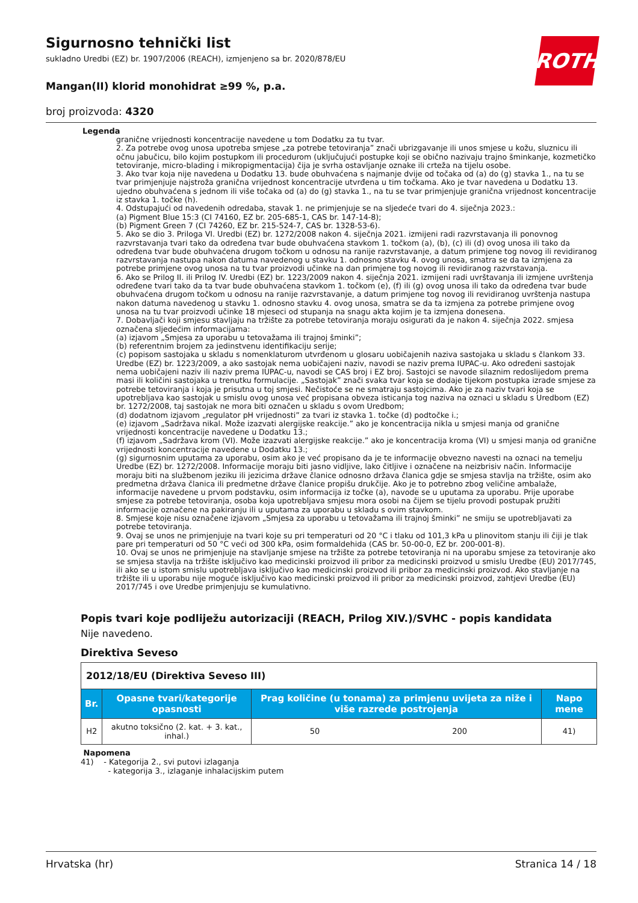Sigurnosno tehnički list
sukladno Uredbi (EZ) br. 1907/2006 (REACH), izmjenjeno sa br. 2020/878/EU
Mangan(II) klorid monohidrat ≥99 %, p.a.
broj proizvoda: 4320
ROTH
Legenda
granične vrijednosti koncentracije navedene u tom Dodatku za tu tvar.
2. Za potrebe ovog unosa upotreba smjese „za potrebe tetoviranja” znači ubrizgavanje ili unos smjese u kožu, sluznicu ili očnu jabučicu, bilo kojim postupkom ili procedurom (uključujući postupke koji se obično nazivaju trajno šminkanje, kozmetičko tetoviranje, micro-blading i mikropigmentacija) čija je svrha ostavljanje oznake ili crteža na tijelu osobe.
3. Ako tvar koja nije navedena u Dodatku 13. bude obuhvaćena s najmanje dvije od točaka od (a) do (g) stavka 1., na tu se tvar primjenjuje najstroža granična vrijednost koncentracije utvrđena u tim točkama. Ako je tvar navedena u Dodatku 13. ujedno obuhvaćena s jednom ili više točaka od (a) do (g) stavka 1., na tu se tvar primjenjuje granična vrijednost koncentracije iz stavka 1. točke (h).
4. Odstupajući od navedenih odredaba, stavak 1. ne primjenjuje se na sljedeće tvari do 4. siječnja 2023.:
(a) Pigment Blue 15:3 (CI 74160, EZ br. 205-685-1, CAS br. 147-14-8);
(b) Pigment Green 7 (CI 74260, EZ br. 215-524-7, CAS br. 1328-53-6).
5. Ako se dio 3. Priloga VI. Uredbi (EZ) br. 1272/2008 nakon 4. siječnja 2021. izmijeni radi razvrstavanja ili ponovnog razvrstavanja tvari tako da određena tvar bude obuhvaćena stavkom 1. točkom (a), (b), (c) ili (d) ovog unosa ili tako da određena tvar bude obuhvaćena drugom točkom u odnosu na ranije razvrstavanje, a datum primjene tog novog ili revidiranog razvrstavanja nastupa nakon datuma navedenog u stavku 1. odnosno stavku 4. ovog unosa, smatra se da ta izmjena za potrebe primjene ovog unosa na tu tvar proizvodi učinke na dan primjene tog novog ili revidiranog razvrstavanja.
6. Ako se Prilog II. ili Prilog IV. Uredbi (EZ) br. 1223/2009 nakon 4. siječnja 2021. izmijeni radi uvrštavanja ili izmjene uvrštenja određene tvari tako da ta tvar bude obuhvaćena stavkom 1. točkom (e), (f) ili (g) ovog unosa ili tako da određena tvar bude obuhvaćena drugom točkom u odnosu na ranije razvrstavanje, a datum primjene tog novog ili revidiranog uvrštenja nastupa nakon datuma navedenog u stavku 1. odnosno stavku 4. ovog unosa, smatra se da ta izmjena za potrebe primjene ovog unosa na tu tvar proizvodi učinke 18 mjeseci od stupanja na snagu akta kojim je ta izmjena donesena.
7. Dobavljači koji smjesu stavljaju na tržište za potrebe tetoviranja moraju osigurati da je nakon 4. siječnja 2022. smjesa označena sljedećim informacijama:
(a) izjavom „Smjesa za uporabu u tetovažama ili trajnoj šminki”;
(b) referentnim brojem za jedinstvenu identifikaciju serije;
(c) popisom sastojaka u skladu s nomenklaturom utvrđenom u glosaru uobičajenih naziva sastojaka u skladu s člankom 33. Uredbe (EZ) br. 1223/2009, a ako sastojak nema uobičajeni naziv, navodi se naziv prema IUPAC-u. Ako određeni sastojak nema uobičajeni naziv ili naziv prema IUPAC-u, navodi se CAS broj i EZ broj. Sastojci se navode silaznim redoslijedom prema masi ili količini sastojaka u trenutku formulacije. „Sastojak” znači svaka tvar koja se dodaje tijekom postupka izrade smjese za potrebe tetoviranja i koja je prisutna u toj smjesi. Nečistoće se ne smatraju sastojcima. Ako je za naziv tvari koja se upotrebljava kao sastojak u smislu ovog unosa već propisana obveza isticanja tog naziva na oznaci u skladu s Uredbom (EZ) br. 1272/2008, taj sastojak ne mora biti označen u skladu s ovom Uredbom;
(d) dodatnom izjavom „regulator pH vrijednosti” za tvari iz stavka 1. točke (d) podtočke i.;
(e) izjavom „Sadržava nikal. Može izazvati alergijske reakcije.” ako je koncentracija nikla u smjesi manja od granične vrijednosti koncentracije navedene u Dodatku 13.;
(f) izjavom „Sadržava krom (VI). Može izazvati alergijske reakcije.” ako je koncentracija kroma (VI) u smjesi manja od granične vrijednosti koncentracije navedene u Dodatku 13.;
(g) sigurnosnim uputama za uporabu, osim ako je već propisano da je te informacije obvezno navesti na oznaci na temelju Uredbe (EZ) br. 1272/2008. Informacije moraju biti jasno vidljive, lako čitljive i označene na neizbrisiv način. Informacije moraju biti na službenom jeziku ili jezicima države članice odnosno država članica gdje se smjesa stavlja na tržište, osim ako predmetna država članica ili predmetne države članice propišu drukčije. Ako je to potrebno zbog veličine ambalaže, informacije navedene u prvom podstavku, osim informacija iz točke (a), navode se u uputama za uporabu. Prije uporabe smjese za potrebe tetoviranja, osoba koja upotrebljava smjesu mora osobi na čijem se tijelu provodi postupak pružiti informacije označene na pakiranju ili u uputama za uporabu u skladu s ovim stavkom.
8. Smjese koje nisu označene izjavom „Smjesa za uporabu u tetovažama ili trajnoj šminki” ne smiju se upotrebljavati za potrebe tetoviranja.
9. Ovaj se unos ne primjenjuje na tvari koje su pri temperaturi od 20 °C i tlaku od 101,3 kPa u plinovitom stanju ili čiji je tlak pare pri temperaturi od 50 °C veći od 300 kPa, osim formaldehida (CAS br. 50-00-0, EZ br. 200-001-8).
10. Ovaj se unos ne primjenjuje na stavljanje smjese na tržište za potrebe tetoviranja ni na uporabu smjese za tetoviranje ako se smjesa stavlja na tržište isključivo kao medicinski proizvod ili pribor za medicinski proizvod u smislu Uredbe (EU) 2017/745, ili ako se u istom smislu upotrebljava isključivo kao medicinski proizvod ili pribor za medicinski proizvod. Ako stavljanje na tržište ili u uporabu nije moguće isključivo kao medicinski proizvod ili pribor za medicinski proizvod, zahtjevi Uredbe (EU) 2017/745 i ove Uredbe primjenjuju se kumulativno.
Popis tvari koje podliježu autorizaciji (REACH, Prilog XIV.)/SVHC - popis kandidata
Nije navedeno.
Direktiva Seveso
| 2012/18/EU (Direktiva Seveso III) | | | | |
| --- | --- | --- | --- | --- |
| Br. | Opasne tvari/kategorije opasnosti | Prag količine (u tonama) za primjenu uvijeta za niže i više razrede postrojenja | | Napo mene |
| H2 | akutno toksično (2. kat. + 3. kat., inhal.) | 50 | 200 | 41) |
Napomena
41) - Kategorija 2., svi putovi izlaganja
- kategorija 3., izlaganje inhalacijskim putem
Hrvatska (hr) Stranica 14 / 18